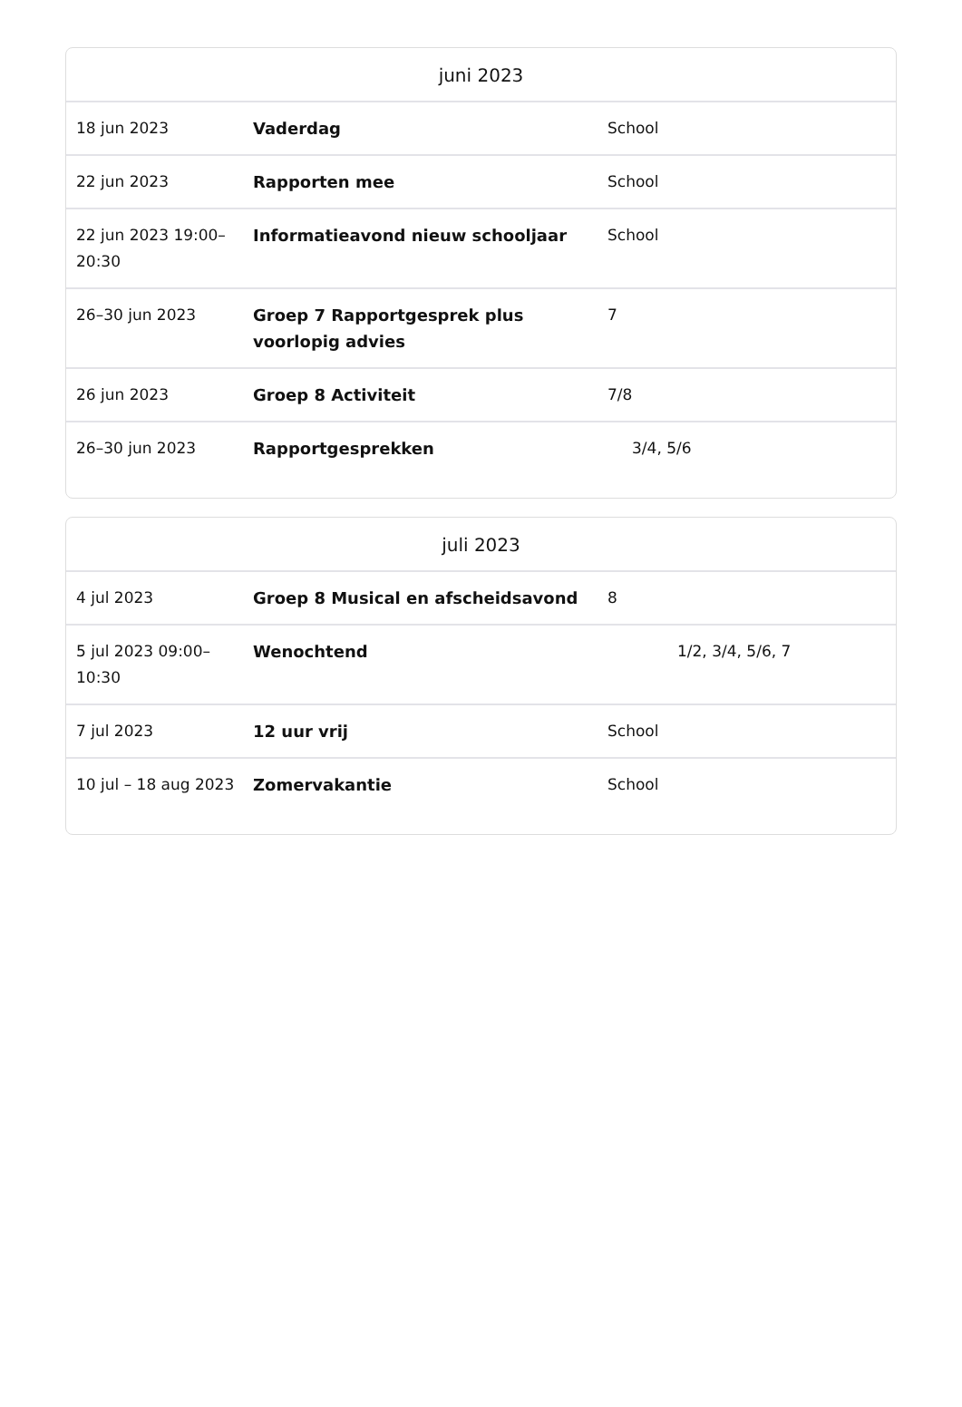| juni 2023 | | |
| --- | --- | --- |
| 18 jun 2023 | Vaderdag | School |
| 22 jun 2023 | Rapporten mee | School |
| 22 jun 2023 19:00–20:30 | Informatieavond nieuw schooljaar | School |
| 26–30 jun 2023 | Groep 7 Rapportgesprek plus voorlopig advies | 7 |
| 26 jun 2023 | Groep 8 Activiteit | 7/8 |
| 26–30 jun 2023 | Rapportgesprekken | 3/4, 5/6 |
| juli 2023 | | |
| --- | --- | --- |
| 4 jul 2023 | Groep 8 Musical en afscheidsavond | 8 |
| 5 jul 2023 09:00–10:30 | Wenochtend | 1/2, 3/4, 5/6, 7 |
| 7 jul 2023 | 12 uur vrij | School |
| 10 jul – 18 aug 2023 | Zomervakantie | School |